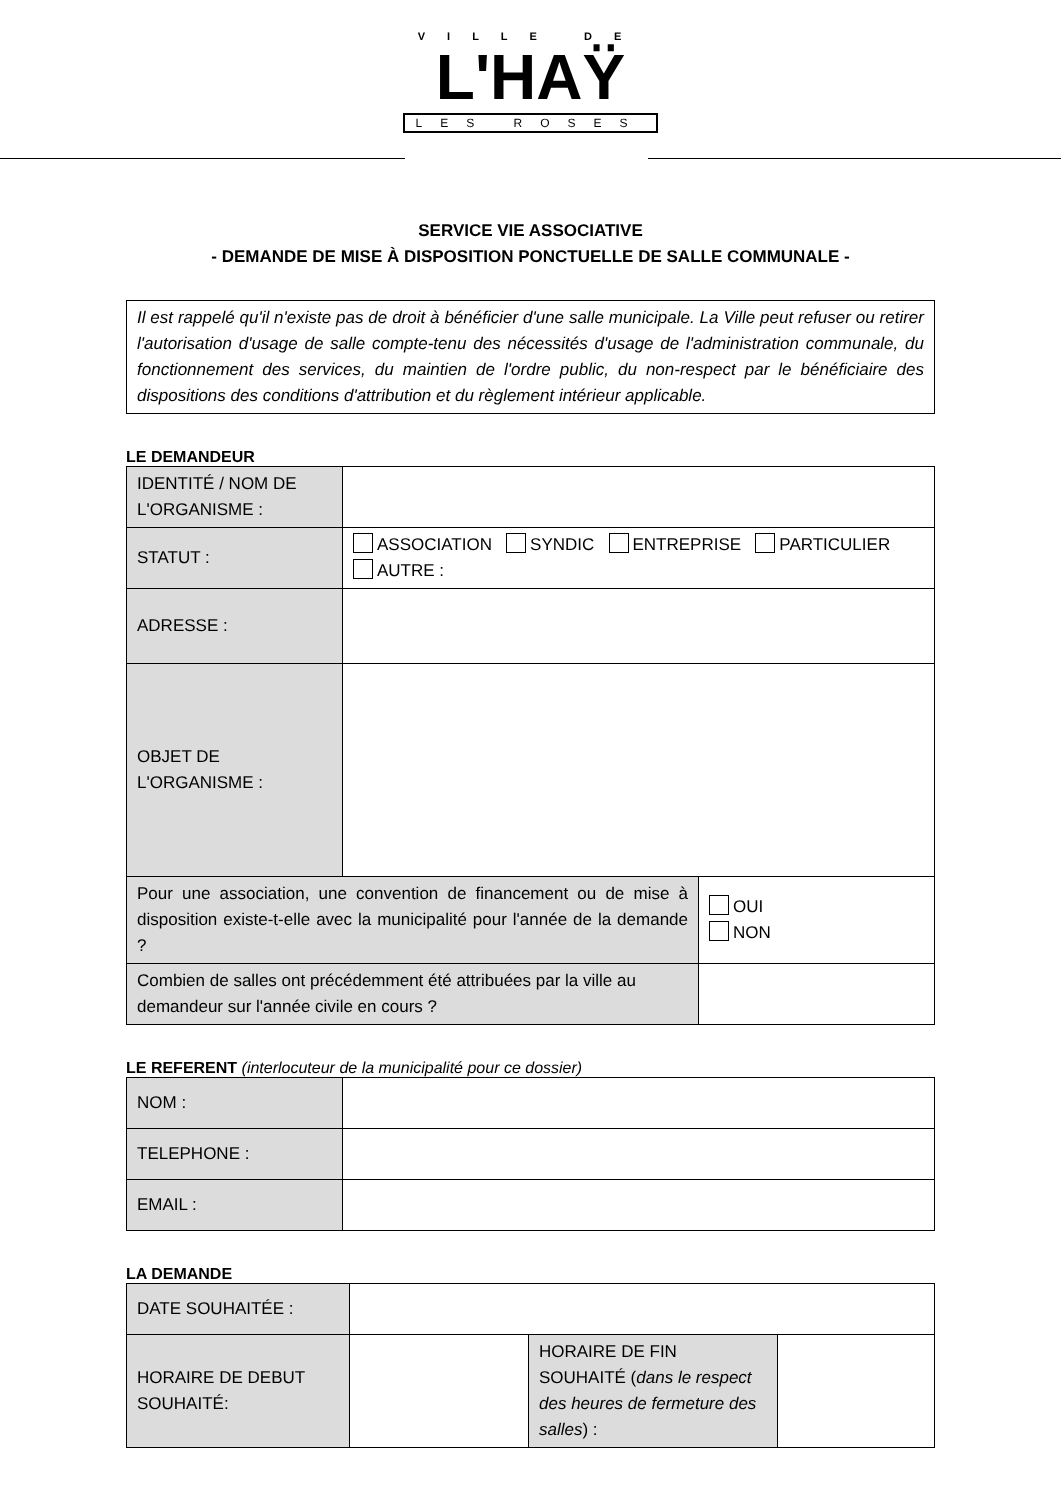VILLE DE
L'HAŸ
LES ROSES
SERVICE VIE ASSOCIATIVE
- DEMANDE DE MISE À DISPOSITION PONCTUELLE DE SALLE COMMUNALE -
Il est rappelé qu'il n'existe pas de droit à bénéficier d'une salle municipale. La Ville peut refuser ou retirer l'autorisation d'usage de salle compte-tenu des nécessités d'usage de l'administration communale, du fonctionnement des services, du maintien de l'ordre public, du non-respect par le bénéficiaire des dispositions des conditions d'attribution et du règlement intérieur applicable.
LE DEMANDEUR
| IDENTITÉ / NOM DE L'ORGANISME : | | |
| STATUT : | ASSOCIATION SYNDIC ENTREPRISE PARTICULIER AUTRE : | |
| ADRESSE : | | |
| OBJET DE L'ORGANISME : | | |
| Pour une association, une convention de financement ou de mise à disposition existe-t-elle avec la municipalité pour l'année de la demande ? | | OUI NON |
| Combien de salles ont précédemment été attribuées par la ville au demandeur sur l'année civile en cours ? | | |
LE REFERENT (interlocuteur de la municipalité pour ce dossier)
| NOM : | |
| TELEPHONE : | |
| EMAIL : | |
LA DEMANDE
| DATE SOUHAITÉE : | | | |
| HORAIRE DE DEBUT SOUHAITÉ: | | HORAIRE DE FIN SOUHAITÉ ( dans le respect des heures de fermeture des salles ) : | |